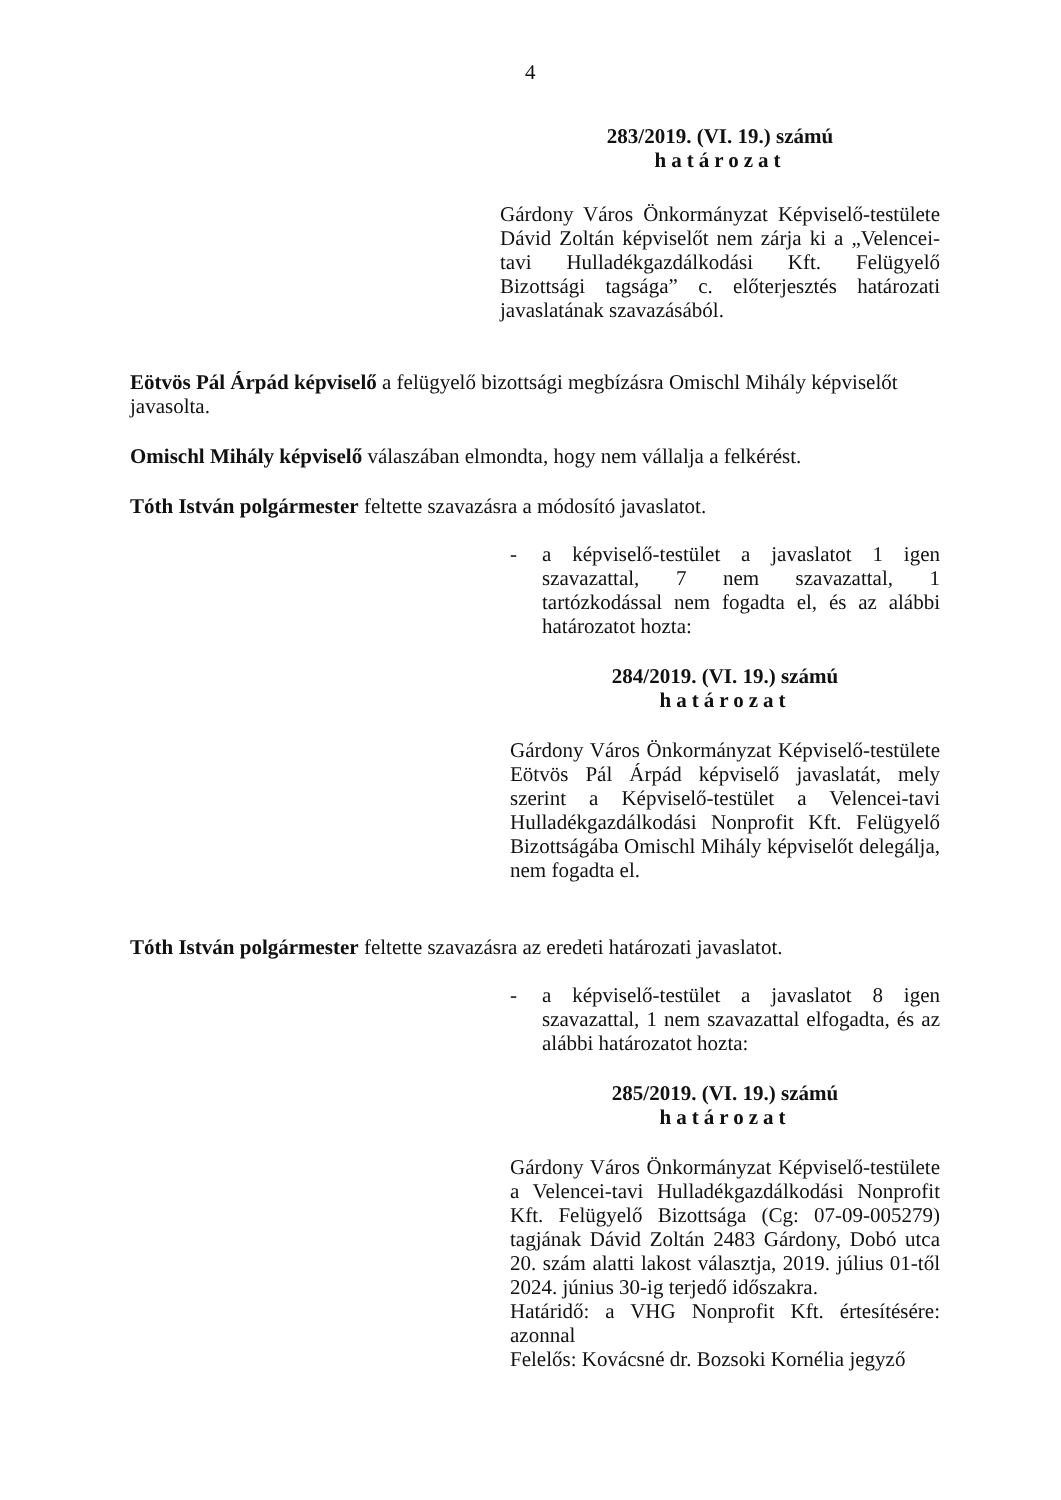4
283/2019. (VI. 19.) számú
határozat
Gárdony Város Önkormányzat Képviselő-testülete Dávid Zoltán képviselőt nem zárja ki a „Velencei-tavi Hulladékgazdálkodási Kft. Felügyelő Bizottsági tagsága” c. előterjesztés határozati javaslatának szavazásából.
Eötvös Pál Árpád képviselő a felügyelő bizottsági megbízásra Omischl Mihály képviselőt javasolta.
Omischl Mihály képviselő válaszában elmondta, hogy nem vállalja a felkérést.
Tóth István polgármester feltette szavazásra a módosító javaslatot.
- a képviselő-testület a javaslatot 1 igen szavazattal, 7 nem szavazattal, 1 tartózkodással nem fogadta el, és az alábbi határozatot hozta:
284/2019. (VI. 19.) számú
határozat
Gárdony Város Önkormányzat Képviselő-testülete Eötvös Pál Árpád képviselő javaslatát, mely szerint a Képviselő-testület a Velencei-tavi Hulladékgazdálkodási Nonprofit Kft. Felügyelő Bizottságába Omischl Mihály képviselőt delegálja, nem fogadta el.
Tóth István polgármester feltette szavazásra az eredeti határozati javaslatot.
- a képviselő-testület a javaslatot 8 igen szavazattal, 1 nem szavazattal elfogadta, és az alábbi határozatot hozta:
285/2019. (VI. 19.) számú
határozat
Gárdony Város Önkormányzat Képviselő-testülete a Velencei-tavi Hulladékgazdálkodási Nonprofit Kft. Felügyelő Bizottsága (Cg: 07-09-005279) tagjának Dávid Zoltán 2483 Gárdony, Dobó utca 20. szám alatti lakost választja, 2019. július 01-től 2024. június 30-ig terjedő időszakra.
Határidő: a VHG Nonprofit Kft. értesítésére: azonnal
Felelős: Kovácsné dr. Bozsoki Kornélia jegyző